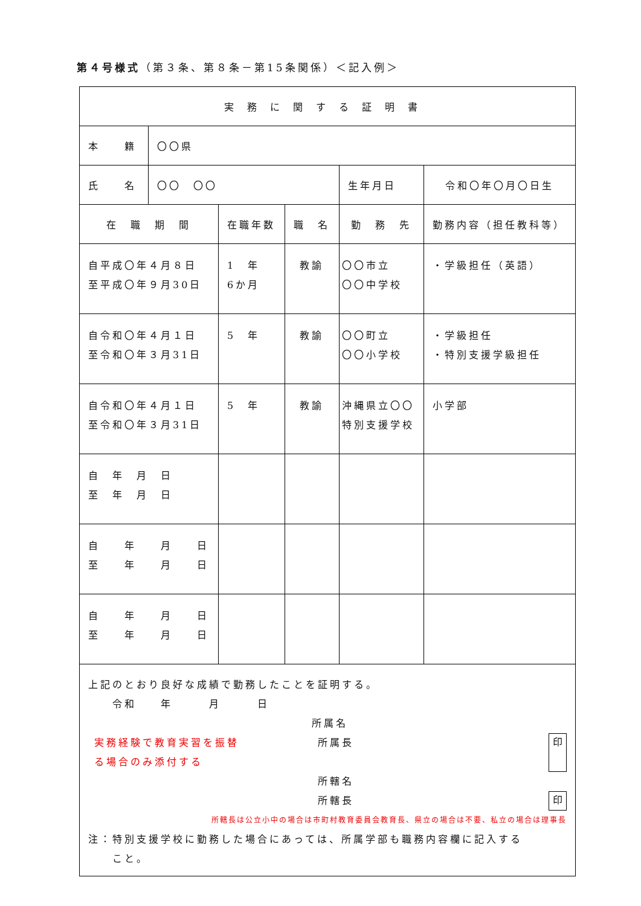第４号様式（第３条、第８条－第15条関係）＜記入例＞
| 実務に関する証明書 | | | | | | |
| 本 籍 | 〇〇県 | | | | | |
| 氏 名 | 〇〇 〇〇 | | | 生年月日 | 令和〇年〇月〇日生 | |
| 在 職 期 間 | | 在職年数 | 職 名 | 勤 務 先 | | 勤務内容（担任教科等） |
| 自平成〇年４月８日 至平成〇年９月30日 | | 1 年 6か月 | 教諭 | 〇〇市立 〇〇中学校 | | ・学級担任（英語） |
| 自令和〇年４月１日 至令和〇年３月31日 | | 5 年 | 教諭 | 〇〇町立 〇〇小学校 | | ・学級担任 ・特別支援学級担任 |
| 自令和〇年４月１日 至令和〇年３月31日 | | 5 年 | 教諭 | 沖縄県立〇〇 特別支援学校 | | 小学部 |
| 自 年 月 日 至 年 月 日 | | | | | | |
| 自 年 月 日 至 年 月 日 | | | | | | |
| 自 年 月 日 至 年 月 日 | | | | | | |
| 上記のとおり良好な成績で勤務したことを証明する。 令和 年 月 日 所属名 実務経験で教育実習を振替 る場合のみ添付する 所属長 印 所轄名 所轄長 印 所轄長は公立小中の場合は市町村教育委員会教育長、県立の場合は不要、私立の場合は理事長 注：特別支援学校に勤務した場合にあっては、所属学部も職務内容欄に記入する こと。 | | | | | | |